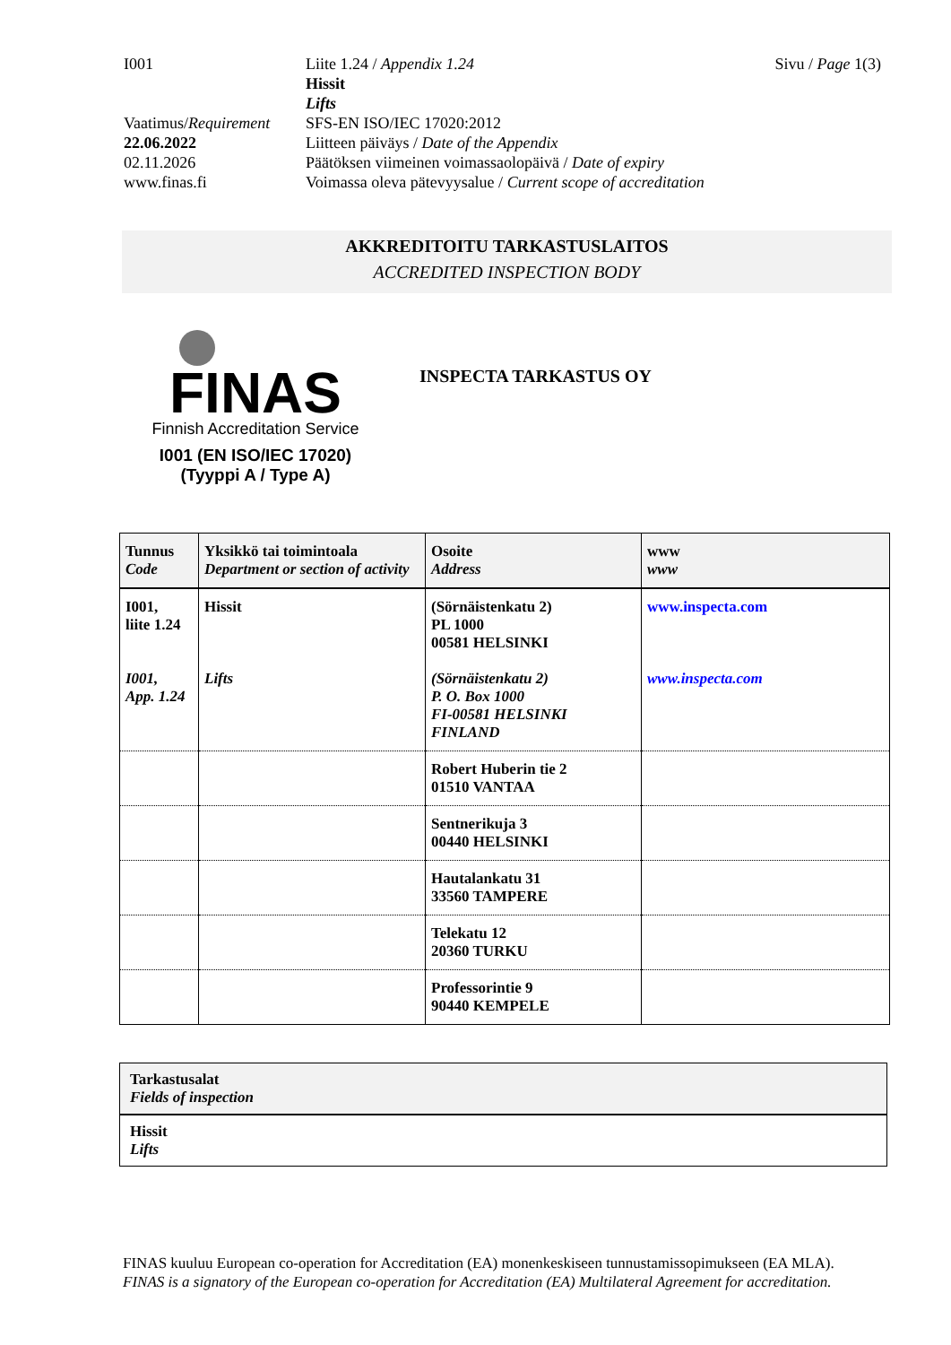| I001 | Liite 1.24 / Appendix 1.24 Hissit Lifts | Sivu / Page 1(3) |
| Vaatimus/ Requirement | SFS-EN ISO/IEC 17020:2012 | |
| 22.06.2022 | Liitteen päiväys / Date of the Appendix | |
| 02.11.2026 | Päätöksen viimeinen voimassaolopäivä / Date of expiry | |
| www.finas.fi | Voimassa oleva pätevyysalue / Current scope of accreditation | |
AKKREDITOITU TARKASTUSLAITOS
ACCREDITED INSPECTION BODY
FINAS
Finnish Accreditation Service
I001 (EN ISO/IEC 17020)
(Tyyppi A / Type A)
INSPECTA TARKASTUS OY
| Tunnus Code | Yksikkö tai toimintoala Department or section of activity | Osoite Address | www www |
| --- | --- | --- | --- |
| I001, liite 1.24 I001, App. 1.24 | Hissit Lifts | (Sörnäistenkatu 2) PL 1000 00581 HELSINKI (Sörnäistenkatu 2) P. O. Box 1000 FI-00581 HELSINKI FINLAND | www.inspecta.com www.inspecta.com |
| | | Robert Huberin tie 2 01510 VANTAA | |
| | | Sentnerikuja 3 00440 HELSINKI | |
| | | Hautalankatu 31 33560 TAMPERE | |
| | | Telekatu 12 20360 TURKU | |
| | | Professorintie 9 90440 KEMPELE | |
Tarkastusalat
Fields of inspection
Hissit
Lifts
FINAS kuuluu European co-operation for Accreditation (EA) monenkeskiseen tunnustamissopimukseen (EA MLA).
FINAS is a signatory of the European co-operation for Accreditation (EA) Multilateral Agreement for accreditation.